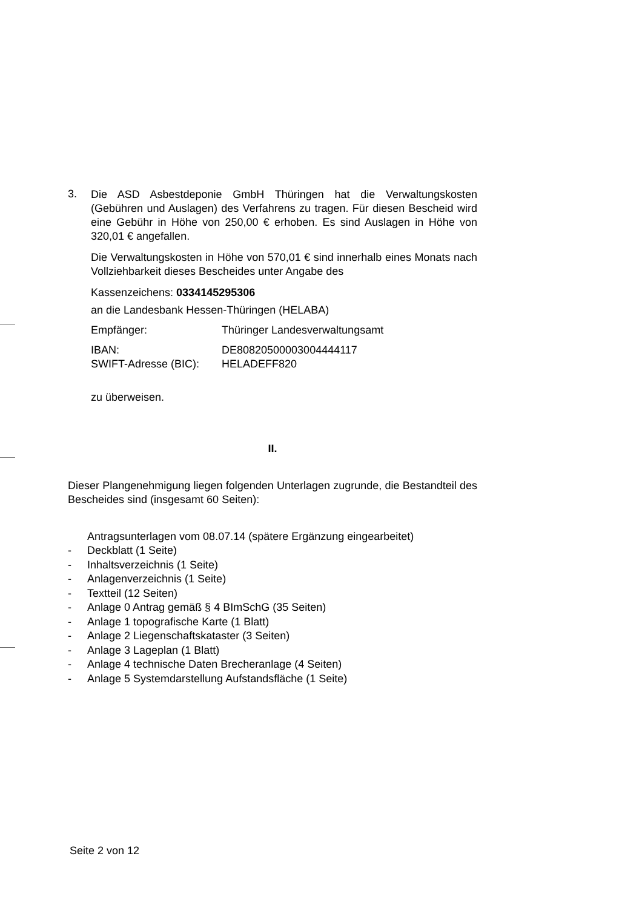3.
Die ASD Asbestdeponie GmbH Thüringen hat die Verwaltungskosten (Gebühren und Auslagen) des Verfahrens zu tragen. Für diesen Bescheid wird eine Gebühr in Höhe von 250,00 € erhoben. Es sind Auslagen in Höhe von 320,01 € angefallen.
Die Verwaltungskosten in Höhe von 570,01 € sind innerhalb eines Monats nach Vollziehbarkeit dieses Bescheides unter Angabe des
Kassenzeichens: 0334145295306
an die Landesbank Hessen-Thüringen (HELABA)
Empfänger: Thüringer Landesverwaltungsamt
IBAN: DE80820500003004444117
SWIFT-Adresse (BIC): HELADEFF820
zu überweisen.
II.
Dieser Plangenehmigung liegen folgenden Unterlagen zugrunde, die Bestandteil des Bescheides sind (insgesamt 60 Seiten):
Antragsunterlagen vom 08.07.14 (spätere Ergänzung eingearbeitet)
- Deckblatt (1 Seite)
- Inhaltsverzeichnis (1 Seite)
- Anlagenverzeichnis (1 Seite)
- Textteil (12 Seiten)
- Anlage 0 Antrag gemäß § 4 BImSchG (35 Seiten)
- Anlage 1 topografische Karte (1 Blatt)
- Anlage 2 Liegenschaftskataster (3 Seiten)
- Anlage 3 Lageplan (1 Blatt)
- Anlage 4 technische Daten Brecheranlage (4 Seiten)
- Anlage 5 Systemdarstellung Aufstandsfläche (1 Seite)
Seite 2 von 12